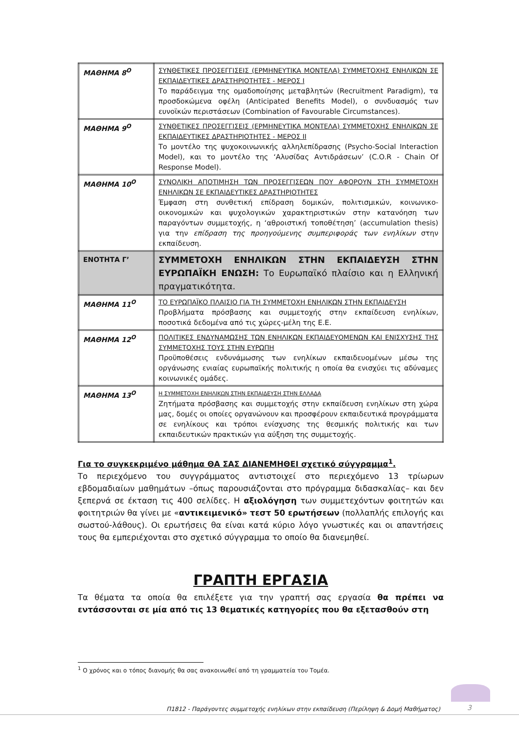| ΜΑΘΗΜΑ 8<sup>Ο</sup> | ΣΥΝΘΕΤΙΚΕΣ ΠΡΟΣΕΓΓΙΣΕΙΣ (ΕΡΜΗΝΕΥΤΙΚΑ ΜΟΝΤΕΛΑ) ΣΥΜΜΕΤΟΧΗΣ ΕΝΗΛΙΚΩΝ ΣΕ ΕΚΠΑΙΔΕΥΤΙΚΕΣ ΔΡΑΣΤΗΡΙΟΤΗΤΕΣ - ΜΕΡΟΣ Ι Το παράδειγμα της ομαδοποίησης μεταβλητών (Recruitment Paradigm), τα προσδοκώμενα οφέλη (Anticipated Benefits Model), ο συνδυασμός των ευνοϊκών περιστάσεων (Combination of Favourable Circumstances). |
| ΜΑΘΗΜΑ 9<sup>Ο</sup> | ΣΥΝΘΕΤΙΚΕΣ ΠΡΟΣΕΓΓΙΣΕΙΣ (ΕΡΜΗΝΕΥΤΙΚΑ ΜΟΝΤΕΛΑ) ΣΥΜΜΕΤΟΧΗΣ ΕΝΗΛΙΚΩΝ ΣΕ ΕΚΠΑΙΔΕΥΤΙΚΕΣ ΔΡΑΣΤΗΡΙΟΤΗΤΕΣ - ΜΕΡΟΣ ΙΙ Το μοντέλο της ψυχοκοινωνικής αλληλεπίδρασης (Psycho-Social Interaction Model), και το μοντέλο της ‘Αλυσίδας Αντιδράσεων’ (C.O.R - Chain Of Response Model). |
| ΜΑΘΗΜΑ 10<sup>Ο</sup> | ΣΥΝΟΛΙΚΗ ΑΠΟΤΙΜΗΣΗ ΤΩΝ ΠΡΟΣΕΓΓΙΣΕΩΝ ΠΟΥ ΑΦΟΡΟΥΝ ΣΤΗ ΣΥΜΜΕΤΟΧΗ ΕΝΗΛΙΚΩΝ ΣΕ ΕΚΠΑΙΔΕΥΤΙΚΕΣ ΔΡΑΣΤΗΡΙΟΤΗΤΕΣ Έμφαση στη συνθετική επίδραση δομικών, πολιτισμικών, κοινωνικο-οικονομικών και ψυχολογικών χαρακτηριστικών στην κατανόηση των παραγόντων συμμετοχής, η ‘αθροιστική τοποθέτηση’ (accumulation thesis) για την επίδραση της προηγούμενης συμπεριφοράς των ενηλίκων στην εκπαίδευση. |
| ΕΝΟΤΗΤΑ Γ’ | ΣΥΜΜΕΤΟΧΗ ΕΝΗΛΙΚΩΝ ΣΤΗΝ ΕΚΠΑΙΔΕΥΣΗ ΣΤΗΝ ΕΥΡΩΠΑΪΚΗ ΕΝΩΣΗ: Το Ευρωπαϊκό πλαίσιο και η Ελληνική πραγματικότητα. |
| ΜΑΘΗΜΑ 11<sup>Ο</sup> | ΤΟ ΕΥΡΩΠΑΪΚΟ ΠΛΑΙΣΙΟ ΓΙΑ ΤΗ ΣΥΜΜΕΤΟΧΗ ΕΝΗΛΙΚΩΝ ΣΤΗΝ ΕΚΠΑΙΔΕΥΣΗ Προβλήματα πρόσβασης και συμμετοχής στην εκπαίδευση ενηλίκων, ποσοτικά δεδομένα από τις χώρες-μέλη της Ε.Ε. |
| ΜΑΘΗΜΑ 12<sup>Ο</sup> | ΠΟΛΙΤΙΚΕΣ ΕΝΔΥΝΑΜΩΣΗΣ ΤΩΝ ΕΝΗΛΙΚΩΝ ΕΚΠΑΙΔΕΥΟΜΕΝΩΝ ΚΑΙ ΕΝΙΣΧΥΣΗΣ ΤΗΣ ΣΥΜΜΕΤΟΧΗΣ ΤΟΥΣ ΣΤΗΝ ΕΥΡΩΠΗ Προϋποθέσεις ενδυνάμωσης των ενηλίκων εκπαιδευομένων μέσω της οργάνωσης ενιαίας ευρωπαϊκής πολιτικής η οποία θα ενισχύει τις αδύναμες κοινωνικές ομάδες. |
| ΜΑΘΗΜΑ 13<sup>Ο</sup> | Η ΣΥΜΜΕΤΟΧΗ ΕΝΗΛΙΚΩΝ ΣΤΗΝ ΕΚΠΑΙΔΕΥΣΗ ΣΤΗΝ ΕΛΛΑΔΑ Ζητήματα πρόσβασης και συμμετοχής στην εκπαίδευση ενηλίκων στη χώρα μας, δομές οι οποίες οργανώνουν και προσφέρουν εκπαιδευτικά προγράμματα σε ενηλίκους και τρόποι ενίσχυσης της θεσμικής πολιτικής και των εκπαιδευτικών πρακτικών για αύξηση της συμμετοχής. |
Για το συγκεκριμένο μάθημα ΘΑ ΣΑΣ ΔΙΑΝΕΜΗΘΕΙ σχετικό σύγγραμμα<sup>1</sup>.
Το περιεχόμενο του συγγράμματος αντιστοιχεί στο περιεχόμενο 13 τρίωρων εβδομαδιαίων μαθημάτων –όπως παρουσιάζονται στο πρόγραμμα διδασκαλίας– και δεν ξεπερνά σε έκταση τις 400 σελίδες. Η αξιολόγηση των συμμετεχόντων φοιτητών και φοιτητριών θα γίνει με «αντικειμενικό» τεστ 50 ερωτήσεων (πολλαπλής επιλογής και σωστού-λάθους). Οι ερωτήσεις θα είναι κατά κύριο λόγο γνωστικές και οι απαντήσεις τους θα εμπεριέχονται στο σχετικό σύγγραμμα το οποίο θα διανεμηθεί.
ΓΡΑΠΤΗ ΕΡΓΑΣΙΑ
Τα θέματα τα οποία θα επιλέξετε για την γραπτή σας εργασία θα πρέπει να εντάσσονται σε μία από τις 13 θεματικές κατηγορίες που θα εξετασθούν στη
<sup>1</sup> Ο χρόνος και ο τόπος διανομής θα σας ανακοινωθεί από τη γραμματεία του Τομέα.
Π1812 - Παράγοντες συμμετοχής ενηλίκων στην εκπαίδευση (Περίληψη & Δομή Μαθήματος) 3